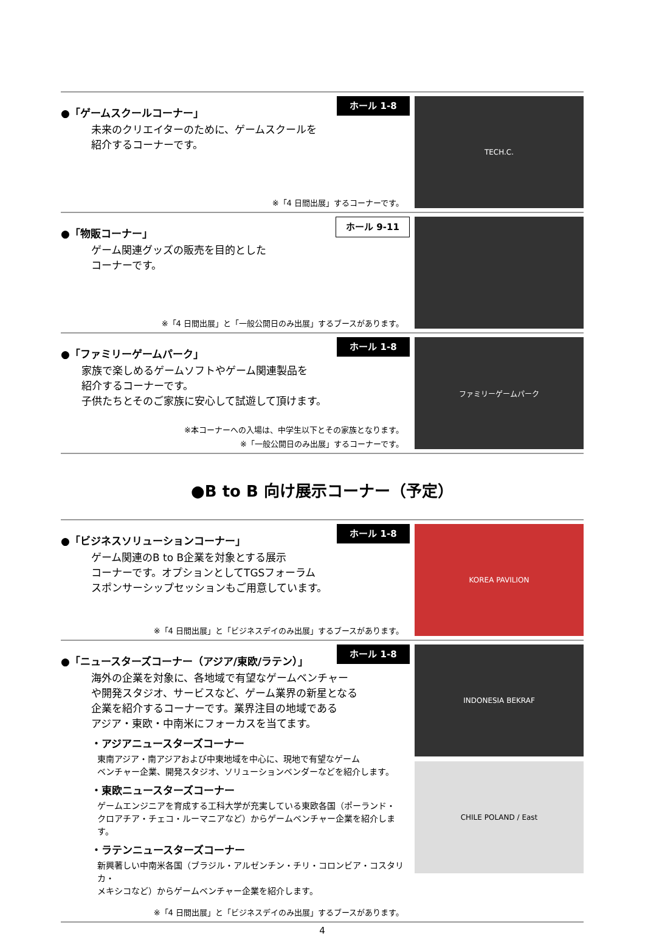ホール 1-8
●「ゲームスクールコーナー」
未来のクリエイターのために、ゲームスクールを
紹介するコーナーです。
※「4 日間出展」するコーナーです。
TECH.C.
ホール 9-11
●「物販コーナー」
ゲーム関連グッズの販売を目的とした
コーナーです。
※「4 日間出展」と「一般公開日のみ出展」するブースがあります。
ホール 1-8
●「ファミリーゲームパーク」
家族で楽しめるゲームソフトやゲーム関連製品を
紹介するコーナーです。
子供たちとそのご家族に安心して試遊して頂けます。
※本コーナーへの入場は、中学生以下とその家族となります。
※「一般公開日のみ出展」するコーナーです。
ファミリーゲームパーク
●B to B 向け展示コーナー（予定）
ホール 1-8
●「ビジネスソリューションコーナー」
ゲーム関連のB to B企業を対象とする展示
コーナーです。オプションとしてTGSフォーラム
スポンサーシップセッションもご用意しています。
※「4 日間出展」と「ビジネスデイのみ出展」するブースがあります。
KOREA PAVILION
ホール 1-8
●「ニュースターズコーナー（アジア/東欧/ラテン）」
海外の企業を対象に、各地域で有望なゲームベンチャー
や開発スタジオ、サービスなど、ゲーム業界の新星となる
企業を紹介するコーナーです。業界注目の地域である
アジア・東欧・中南米にフォーカスを当てます。
・アジアニュースターズコーナー
東南アジア・南アジアおよび中東地域を中心に、現地で有望なゲーム
ベンチャー企業、開発スタジオ、ソリューションベンダーなどを紹介します。
・東欧ニュースターズコーナー
ゲームエンジニアを育成する工科大学が充実している東欧各国（ポーランド・
クロアチア・チェコ・ルーマニアなど）からゲームベンチャー企業を紹介します。
・ラテンニュースターズコーナー
新興著しい中南米各国（ブラジル・アルゼンチン・チリ・コロンビア・コスタリカ・
メキシコなど）からゲームベンチャー企業を紹介します。
※「4 日間出展」と「ビジネスデイのみ出展」するブースがあります。
INDONESIA BEKRAF
CHILE POLAND / East
4